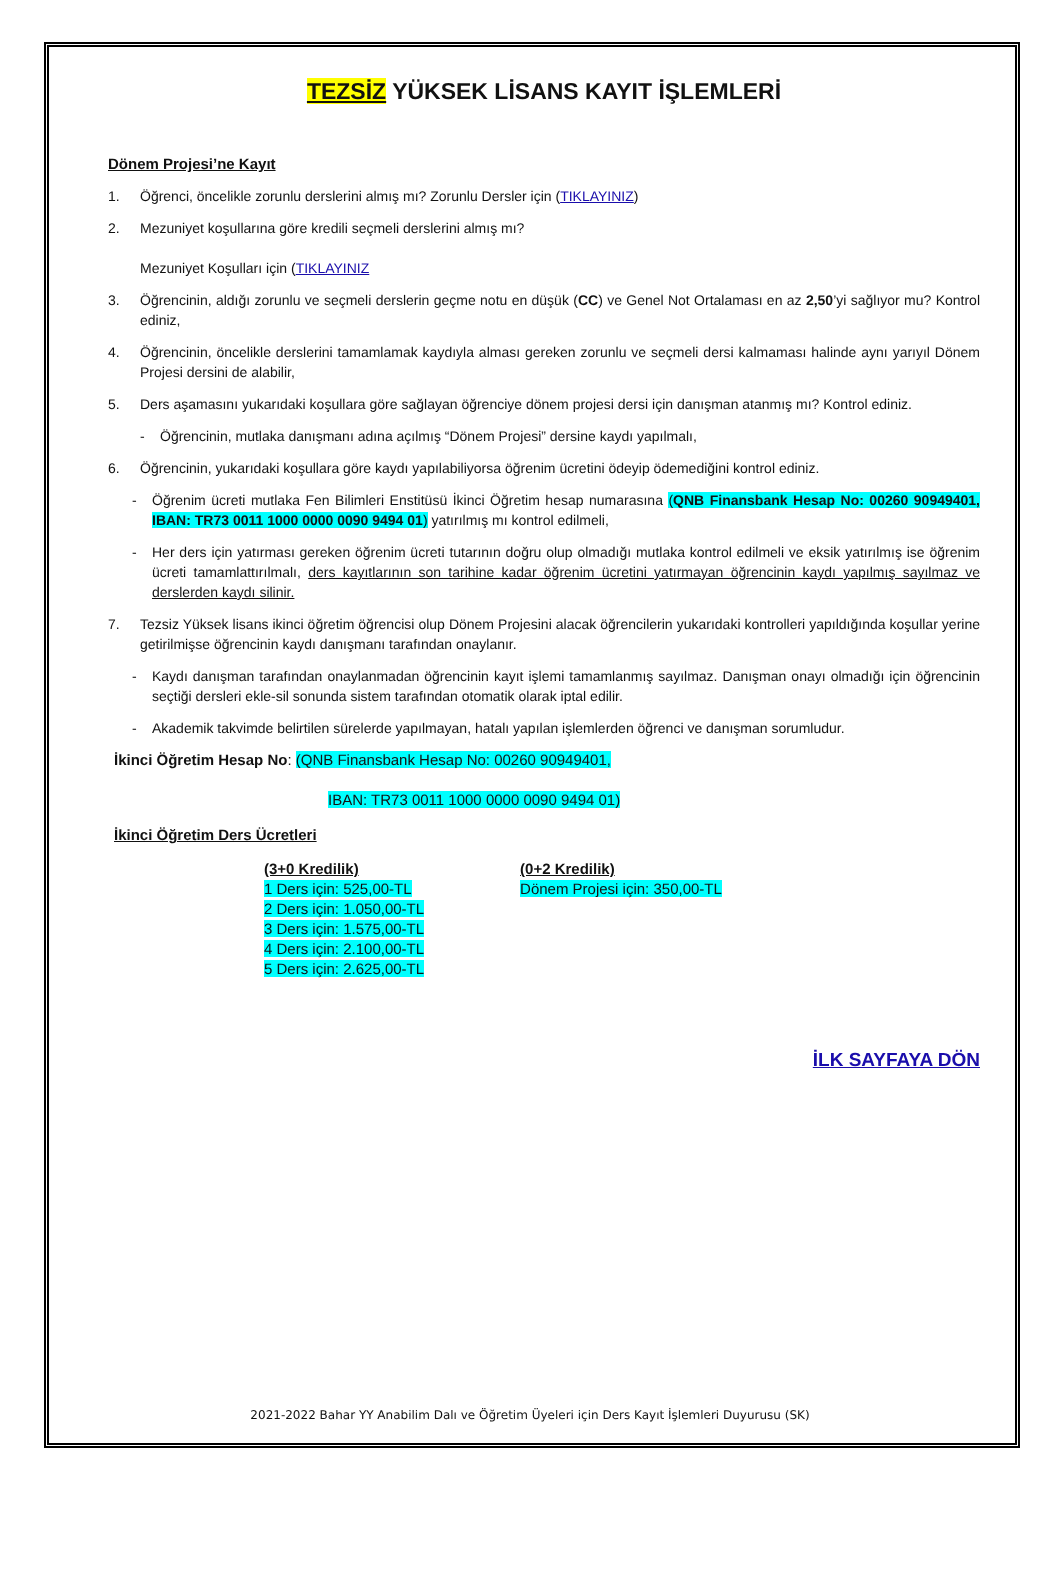TEZSİZ YÜKSEK LİSANS KAYIT İŞLEMLERİ
Dönem Projesi’ne Kayıt
1. Öğrenci, öncelikle zorunlu derslerini almış mı? Zorunlu Dersler için (TIKLAYINIZ)
2. Mezuniyet koşullarına göre kredili seçmeli derslerini almış mı?
Mezuniyet Koşulları için (TIKLAYINIZ
3. Öğrencinin, aldığı zorunlu ve seçmeli derslerin geçme notu en düşük (CC) ve Genel Not Ortalaması en az 2,50’yi sağlıyor mu? Kontrol ediniz,
4. Öğrencinin, öncelikle derslerini tamamlamak kaydıyla alması gereken zorunlu ve seçmeli dersi kalmaması halinde aynı yarıyıl Dönem Projesi dersini de alabilir,
5. Ders aşamasını yukarıdaki koşullara göre sağlayan öğrenciye dönem projesi dersi için danışman atanmış mı? Kontrol ediniz.
- Öğrencinin, mutlaka danışmanı adına açılmış “Dönem Projesi” dersine kaydı yapılmalı,
6. Öğrencinin, yukarıdaki koşullara göre kaydı yapılabiliyorsa öğrenim ücretini ödeyip ödemediğini kontrol ediniz.
- Öğrenim ücreti mutlaka Fen Bilimleri Enstitüsü İkinci Öğretim hesap numarasına (QNB Finansbank Hesap No: 00260 90949401, IBAN: TR73 0011 1000 0000 0090 9494 01) yatırılmış mı kontrol edilmeli,
- Her ders için yatırması gereken öğrenim ücreti tutarının doğru olup olmadığı mutlaka kontrol edilmeli ve eksik yatırılmış ise öğrenim ücreti tamamlattırılmalı, ders kayıtlarının son tarihine kadar öğrenim ücretini yatırmayan öğrencinin kaydı yapılmış sayılmaz ve derslerden kaydı silinir.
7. Tezsiz Yüksek lisans ikinci öğretim öğrencisi olup Dönem Projesini alacak öğrencilerin yukarıdaki kontrolleri yapıldığında koşullar yerine getirilmişse öğrencinin kaydı danışmanı tarafından onaylanır.
- Kaydı danışman tarafından onaylanmadan öğrencinin kayıt işlemi tamamlanmış sayılmaz. Danışman onayı olmadığı için öğrencinin seçtiği dersleri ekle-sil sonunda sistem tarafından otomatik olarak iptal edilir.
- Akademik takvimde belirtilen sürelerde yapılmayan, hatalı yapılan işlemlerden öğrenci ve danışman sorumludur.
İkinci Öğretim Hesap No: (QNB Finansbank Hesap No: 00260 90949401,
IBAN: TR73 0011 1000 0000 0090 9494 01)
İkinci Öğretim Ders Ücretleri
(3+0 Kredilik)
1 Ders için: 525,00-TL
2 Ders için: 1.050,00-TL
3 Ders için: 1.575,00-TL
4 Ders için: 2.100,00-TL
5 Ders için: 2.625,00-TL
(0+2 Kredilik)
Dönem Projesi için: 350,00-TL
İLK SAYFAYA DÖN
2021-2022 Bahar YY Anabilim Dalı ve Öğretim Üyeleri için Ders Kayıt İşlemleri Duyurusu (SK)